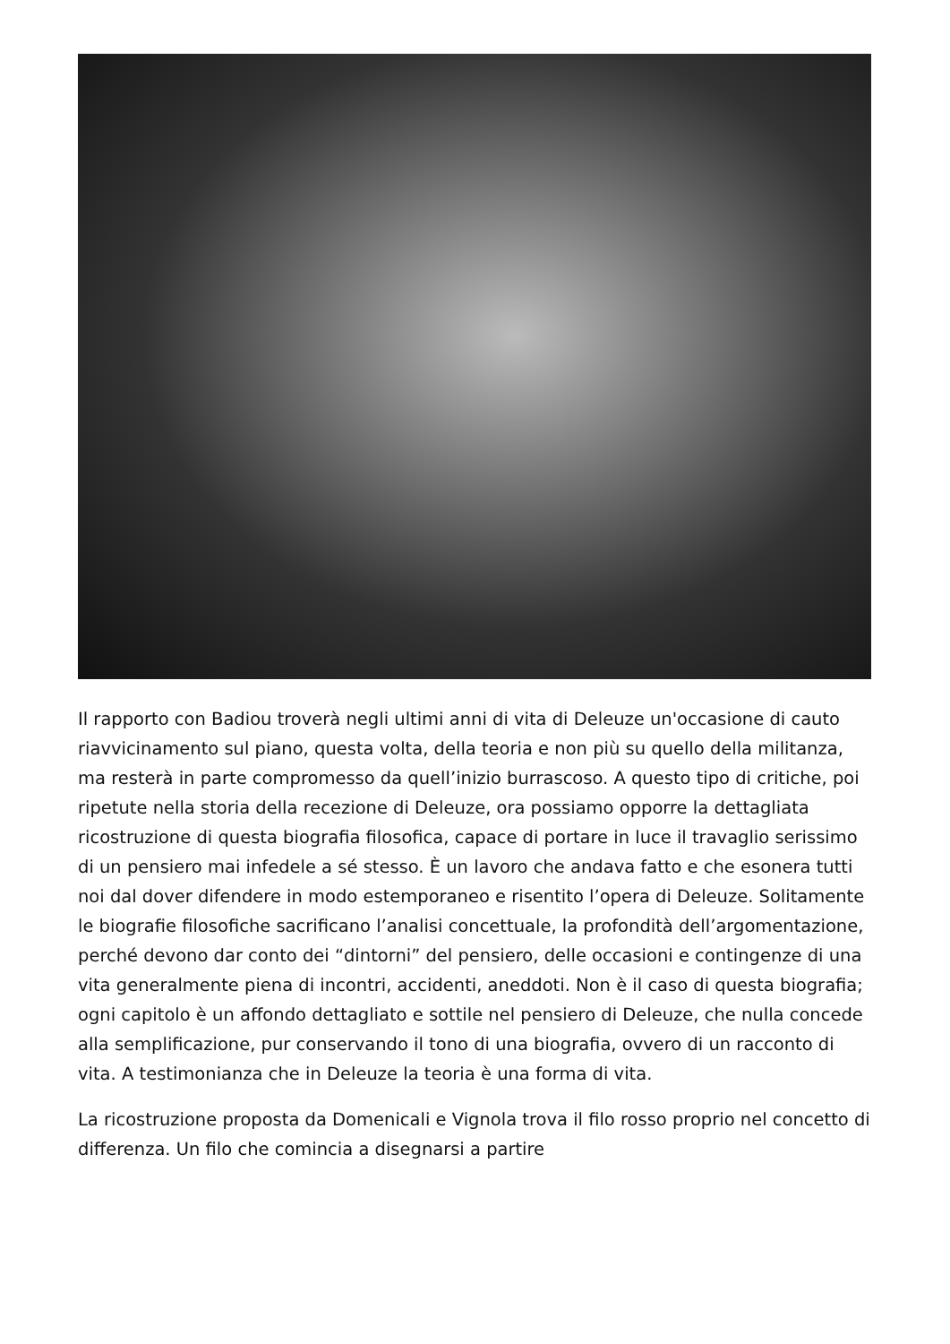Il rapporto con Badiou troverà negli ultimi anni di vita di Deleuze un'occasione di cauto riavvicinamento sul piano, questa volta, della teoria e non più su quello della militanza, ma resterà in parte compromesso da quell’inizio burrascoso. A questo tipo di critiche, poi ripetute nella storia della recezione di Deleuze, ora possiamo opporre la dettagliata ricostruzione di questa biografia filosofica, capace di portare in luce il travaglio serissimo di un pensiero mai infedele a sé stesso. È un lavoro che andava fatto e che esonera tutti noi dal dover difendere in modo estemporaneo e risentito l’opera di Deleuze. Solitamente le biografie filosofiche sacrificano l’analisi concettuale, la profondità dell’argomentazione, perché devono dar conto dei “dintorni” del pensiero, delle occasioni e contingenze di una vita generalmente piena di incontri, accidenti, aneddoti. Non è il caso di questa biografia; ogni capitolo è un affondo dettagliato e sottile nel pensiero di Deleuze, che nulla concede alla semplificazione, pur conservando il tono di una biografia, ovvero di un racconto di vita. A testimonianza che in Deleuze la teoria è una forma di vita.
La ricostruzione proposta da Domenicali e Vignola trova il filo rosso proprio nel concetto di differenza. Un filo che comincia a disegnarsi a partire